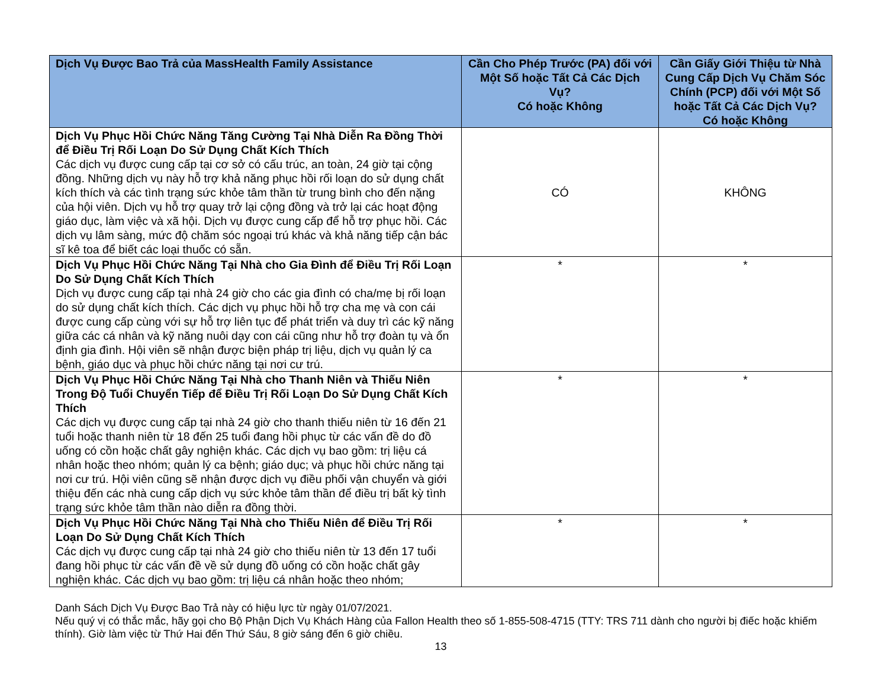| Dịch Vụ Được Bao Trả của MassHealth Family Assistance | Cần Cho Phép Trước (PA) đối với Một Số hoặc Tất Cả Các Dịch Vụ? Có hoặc Không | Cần Giấy Giới Thiệu từ Nhà Cung Cấp Dịch Vụ Chăm Sóc Chính (PCP) đối với Một Số hoặc Tất Cả Các Dịch Vụ? Có hoặc Không |
| --- | --- | --- |
| Dịch Vụ Phục Hồi Chức Năng Tăng Cường Tại Nhà Diễn Ra Đồng Thời để Điều Trị Rối Loạn Do Sử Dụng Chất Kích Thích Các dịch vụ được cung cấp tại cơ sở có cấu trúc, an toàn, 24 giờ tại cộng đồng. Những dịch vụ này hỗ trợ khả năng phục hồi rối loạn do sử dụng chất kích thích và các tình trạng sức khỏe tâm thần từ trung bình cho đến nặng của hội viên. Dịch vụ hỗ trợ quay trở lại cộng đồng và trở lại các hoạt động giáo dục, làm việc và xã hội. Dịch vụ được cung cấp để hỗ trợ phục hồi. Các dịch vụ lâm sàng, mức độ chăm sóc ngoại trú khác và khả năng tiếp cận bác sĩ kê toa để biết các loại thuốc có sẵn. | CÓ | KHÔNG |
| Dịch Vụ Phục Hồi Chức Năng Tại Nhà cho Gia Đình để Điều Trị Rối Loạn Do Sử Dụng Chất Kích Thích Dịch vụ được cung cấp tại nhà 24 giờ cho các gia đình có cha/mẹ bị rối loạn do sử dụng chất kích thích. Các dịch vụ phục hồi hỗ trợ cha mẹ và con cái được cung cấp cùng với sự hỗ trợ liên tục để phát triển và duy trì các kỹ năng giữa các cá nhân và kỹ năng nuôi dạy con cái cũng như hỗ trợ đoàn tụ và ổn định gia đình. Hội viên sẽ nhận được biện pháp trị liệu, dịch vụ quản lý ca bệnh, giáo dục và phục hồi chức năng tại nơi cư trú. | * | * |
| Dịch Vụ Phục Hồi Chức Năng Tại Nhà cho Thanh Niên và Thiếu Niên Trong Độ Tuổi Chuyển Tiếp để Điều Trị Rối Loạn Do Sử Dụng Chất Kích Thích Các dịch vụ được cung cấp tại nhà 24 giờ cho thanh thiếu niên từ 16 đến 21 tuổi hoặc thanh niên từ 18 đến 25 tuổi đang hồi phục từ các vấn đề do đồ uống có cồn hoặc chất gây nghiện khác. Các dịch vụ bao gồm: trị liệu cá nhân hoặc theo nhóm; quản lý ca bệnh; giáo dục; và phục hồi chức năng tại nơi cư trú. Hội viên cũng sẽ nhận được dịch vụ điều phối vận chuyển và giới thiệu đến các nhà cung cấp dịch vụ sức khỏe tâm thần để điều trị bất kỳ tình trạng sức khỏe tâm thần nào diễn ra đồng thời. | * | * |
| Dịch Vụ Phục Hồi Chức Năng Tại Nhà cho Thiếu Niên để Điều Trị Rối Loạn Do Sử Dụng Chất Kích Thích Các dịch vụ được cung cấp tại nhà 24 giờ cho thiếu niên từ 13 đến 17 tuổi đang hồi phục từ các vấn đề về sử dụng đồ uống có cồn hoặc chất gây nghiện khác. Các dịch vụ bao gồm: trị liệu cá nhân hoặc theo nhóm; | * | * |
Danh Sách Dịch Vụ Được Bao Trả này có hiệu lực từ ngày 01/07/2021.
Nếu quý vị có thắc mắc, hãy gọi cho Bộ Phận Dịch Vụ Khách Hàng của Fallon Health theo số 1-855-508-4715 (TTY: TRS 711 dành cho người bị điếc hoặc khiếm thính). Giờ làm việc từ Thứ Hai đến Thứ Sáu, 8 giờ sáng đến 6 giờ chiều.
13